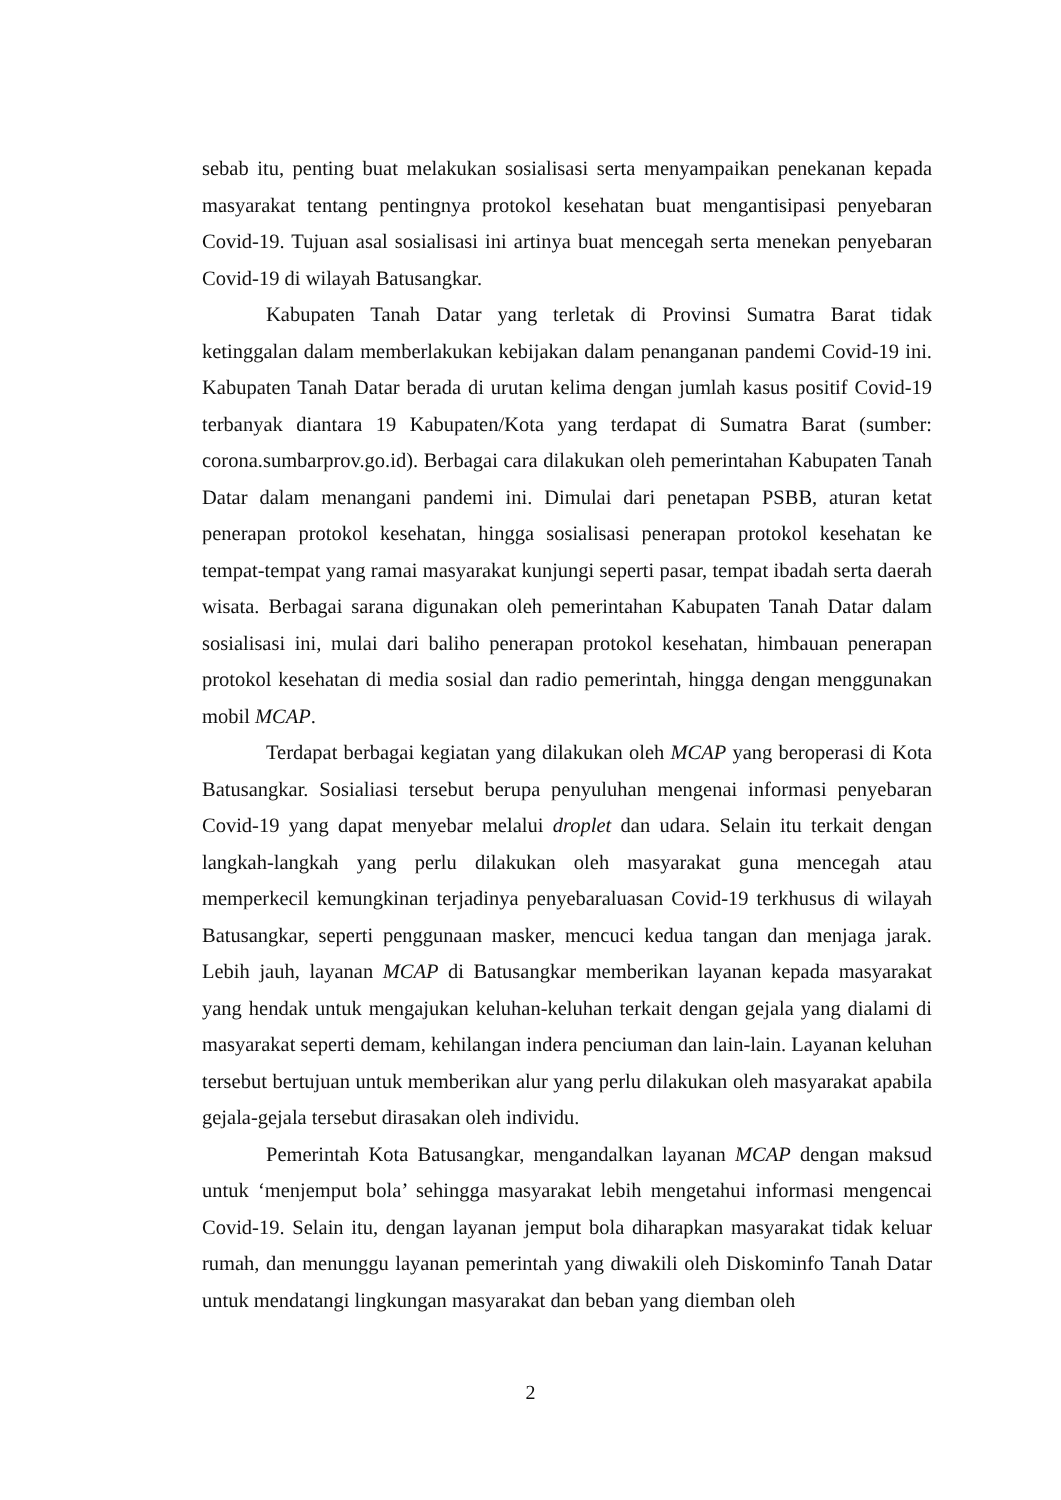sebab itu, penting buat melakukan sosialisasi serta menyampaikan penekanan kepada masyarakat tentang pentingnya protokol kesehatan buat mengantisipasi penyebaran Covid-19. Tujuan asal sosialisasi ini artinya buat mencegah serta menekan penyebaran Covid-19 di wilayah Batusangkar.
Kabupaten Tanah Datar yang terletak di Provinsi Sumatra Barat tidak ketinggalan dalam memberlakukan kebijakan dalam penanganan pandemi Covid-19 ini. Kabupaten Tanah Datar berada di urutan kelima dengan jumlah kasus positif Covid-19 terbanyak diantara 19 Kabupaten/Kota yang terdapat di Sumatra Barat (sumber: corona.sumbarprov.go.id). Berbagai cara dilakukan oleh pemerintahan Kabupaten Tanah Datar dalam menangani pandemi ini. Dimulai dari penetapan PSBB, aturan ketat penerapan protokol kesehatan, hingga sosialisasi penerapan protokol kesehatan ke tempat-tempat yang ramai masyarakat kunjungi seperti pasar, tempat ibadah serta daerah wisata. Berbagai sarana digunakan oleh pemerintahan Kabupaten Tanah Datar dalam sosialisasi ini, mulai dari baliho penerapan protokol kesehatan, himbauan penerapan protokol kesehatan di media sosial dan radio pemerintah, hingga dengan menggunakan mobil MCAP.
Terdapat berbagai kegiatan yang dilakukan oleh MCAP yang beroperasi di Kota Batusangkar. Sosialiasi tersebut berupa penyuluhan mengenai informasi penyebaran Covid-19 yang dapat menyebar melalui droplet dan udara. Selain itu terkait dengan langkah-langkah yang perlu dilakukan oleh masyarakat guna mencegah atau memperkecil kemungkinan terjadinya penyebaraluasan Covid-19 terkhusus di wilayah Batusangkar, seperti penggunaan masker, mencuci kedua tangan dan menjaga jarak. Lebih jauh, layanan MCAP di Batusangkar memberikan layanan kepada masyarakat yang hendak untuk mengajukan keluhan-keluhan terkait dengan gejala yang dialami di masyarakat seperti demam, kehilangan indera penciuman dan lain-lain. Layanan keluhan tersebut bertujuan untuk memberikan alur yang perlu dilakukan oleh masyarakat apabila gejala-gejala tersebut dirasakan oleh individu.
Pemerintah Kota Batusangkar, mengandalkan layanan MCAP dengan maksud untuk ‘menjemput bola’ sehingga masyarakat lebih mengetahui informasi mengencai Covid-19. Selain itu, dengan layanan jemput bola diharapkan masyarakat tidak keluar rumah, dan menunggu layanan pemerintah yang diwakili oleh Diskominfo Tanah Datar untuk mendatangi lingkungan masyarakat dan beban yang diemban oleh
2